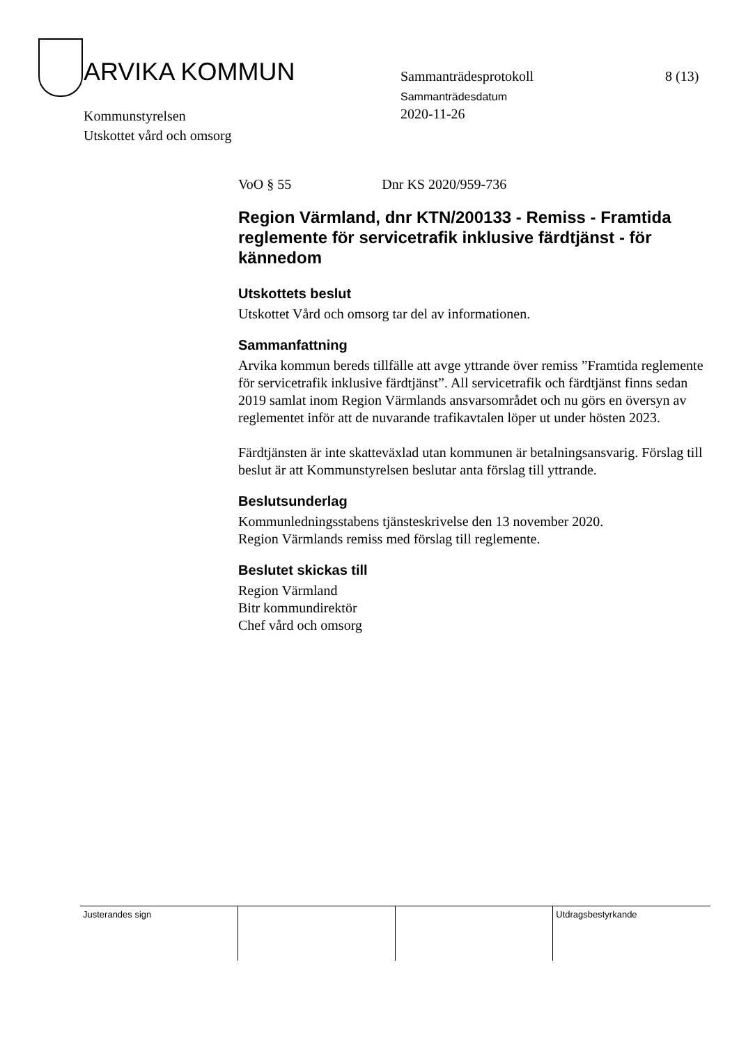ARVIKA KOMMUN Sammanträdesprotokoll 8 (13)
Sammanträdesdatum
Kommunstyrelsen
Utskottet vård och omsorg
2020-11-26
VoO § 55 Dnr KS 2020/959-736
Region Värmland, dnr KTN/200133 - Remiss - Framtida reglemente för servicetrafik inklusive färdtjänst - för kännedom
Utskottets beslut
Utskottet Vård och omsorg tar del av informationen.
Sammanfattning
Arvika kommun bereds tillfälle att avge yttrande över remiss ”Framtida reglemente för servicetrafik inklusive färdtjänst”. All servicetrafik och färdtjänst finns sedan 2019 samlat inom Region Värmlands ansvarsområdet och nu görs en översyn av reglementet inför att de nuvarande trafikavtalen löper ut under hösten 2023.
Färdtjänsten är inte skatteväxlad utan kommunen är betalningsansvarig. Förslag till beslut är att Kommunstyrelsen beslutar anta förslag till yttrande.
Beslutsunderlag
Kommunledningsstabens tjänsteskrivelse den 13 november 2020.
Region Värmlands remiss med förslag till reglemente.
Beslutet skickas till
Region Värmland
Bitr kommundirektör
Chef vård och omsorg
| Justerandes sign | | | Utdragsbestyrkande |